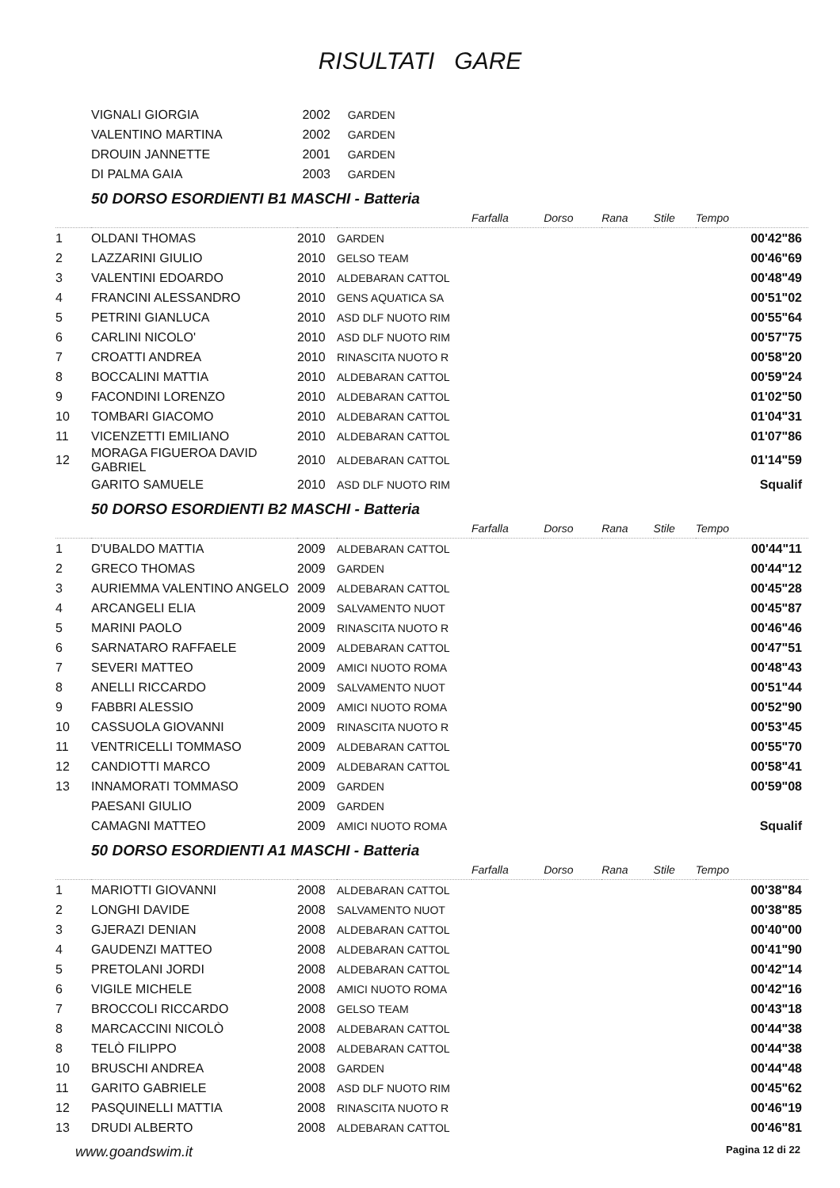RISULTATI GARE
| VIGNALI GIORGIA | 2002 | GARDEN |
| VALENTINO MARTINA | 2002 | GARDEN |
| DROUIN JANNETTE | 2001 | GARDEN |
| DI PALMA GAIA | 2003 | GARDEN |
50 DORSO ESORDIENTI B1 MASCHI - Batteria
| | | | | Farfalla | Dorso | Rana | Stile | Tempo |
| --- | --- | --- | --- | --- | --- | --- | --- | --- |
| 1 | OLDANI THOMAS | 2010 | GARDEN | | | | | 00'42"86 |
| 2 | LAZZARINI GIULIO | 2010 | GELSO TEAM | | | | | 00'46"69 |
| 3 | VALENTINI EDOARDO | 2010 | ALDEBARAN CATTOL | | | | | 00'48"49 |
| 4 | FRANCINI ALESSANDRO | 2010 | GENS AQUATICA SA | | | | | 00'51"02 |
| 5 | PETRINI GIANLUCA | 2010 | ASD DLF NUOTO RIM | | | | | 00'55"64 |
| 6 | CARLINI NICOLO' | 2010 | ASD DLF NUOTO RIM | | | | | 00'57"75 |
| 7 | CROATTI ANDREA | 2010 | RINASCITA NUOTO R | | | | | 00'58"20 |
| 8 | BOCCALINI MATTIA | 2010 | ALDEBARAN CATTOL | | | | | 00'59"24 |
| 9 | FACONDINI LORENZO | 2010 | ALDEBARAN CATTOL | | | | | 01'02"50 |
| 10 | TOMBARI GIACOMO | 2010 | ALDEBARAN CATTOL | | | | | 01'04"31 |
| 11 | VICENZETTI EMILIANO | 2010 | ALDEBARAN CATTOL | | | | | 01'07"86 |
| 12 | MORAGA FIGUEROA DAVID GABRIEL | 2010 | ALDEBARAN CATTOL | | | | | 01'14"59 |
| | GARITO SAMUELE | 2010 | ASD DLF NUOTO RIM | | | | | Squalif |
50 DORSO ESORDIENTI B2 MASCHI - Batteria
| | | | | Farfalla | Dorso | Rana | Stile | Tempo |
| --- | --- | --- | --- | --- | --- | --- | --- | --- |
| 1 | D'UBALDO MATTIA | 2009 | ALDEBARAN CATTOL | | | | | 00'44"11 |
| 2 | GRECO THOMAS | 2009 | GARDEN | | | | | 00'44"12 |
| 3 | AURIEMMA VALENTINO ANGELO | 2009 | ALDEBARAN CATTOL | | | | | 00'45"28 |
| 4 | ARCANGELI ELIA | 2009 | SALVAMENTO NUOT | | | | | 00'45"87 |
| 5 | MARINI PAOLO | 2009 | RINASCITA NUOTO R | | | | | 00'46"46 |
| 6 | SARNATARO RAFFAELE | 2009 | ALDEBARAN CATTOL | | | | | 00'47"51 |
| 7 | SEVERI MATTEO | 2009 | AMICI NUOTO ROMA | | | | | 00'48"43 |
| 8 | ANELLI RICCARDO | 2009 | SALVAMENTO NUOT | | | | | 00'51"44 |
| 9 | FABBRI ALESSIO | 2009 | AMICI NUOTO ROMA | | | | | 00'52"90 |
| 10 | CASSUOLA GIOVANNI | 2009 | RINASCITA NUOTO R | | | | | 00'53"45 |
| 11 | VENTRICELLI TOMMASO | 2009 | ALDEBARAN CATTOL | | | | | 00'55"70 |
| 12 | CANDIOTTI MARCO | 2009 | ALDEBARAN CATTOL | | | | | 00'58"41 |
| 13 | INNAMORATI TOMMASO | 2009 | GARDEN | | | | | 00'59"08 |
| | PAESANI GIULIO | 2009 | GARDEN | | | | | |
| | CAMAGNI MATTEO | 2009 | AMICI NUOTO ROMA | | | | | Squalif |
50 DORSO ESORDIENTI A1 MASCHI - Batteria
| | | | | Farfalla | Dorso | Rana | Stile | Tempo |
| --- | --- | --- | --- | --- | --- | --- | --- | --- |
| 1 | MARIOTTI GIOVANNI | 2008 | ALDEBARAN CATTOL | | | | | 00'38"84 |
| 2 | LONGHI DAVIDE | 2008 | SALVAMENTO NUOT | | | | | 00'38"85 |
| 3 | GJERAZI DENIAN | 2008 | ALDEBARAN CATTOL | | | | | 00'40"00 |
| 4 | GAUDENZI MATTEO | 2008 | ALDEBARAN CATTOL | | | | | 00'41"90 |
| 5 | PRETOLANI JORDI | 2008 | ALDEBARAN CATTOL | | | | | 00'42"14 |
| 6 | VIGILE MICHELE | 2008 | AMICI NUOTO ROMA | | | | | 00'42"16 |
| 7 | BROCCOLI RICCARDO | 2008 | GELSO TEAM | | | | | 00'43"18 |
| 8 | MARCACCINI NICOLÒ | 2008 | ALDEBARAN CATTOL | | | | | 00'44"38 |
| 8 | TELÒ FILIPPO | 2008 | ALDEBARAN CATTOL | | | | | 00'44"38 |
| 10 | BRUSCHI ANDREA | 2008 | GARDEN | | | | | 00'44"48 |
| 11 | GARITO GABRIELE | 2008 | ASD DLF NUOTO RIM | | | | | 00'45"62 |
| 12 | PASQUINELLI MATTIA | 2008 | RINASCITA NUOTO R | | | | | 00'46"19 |
| 13 | DRUDI ALBERTO | 2008 | ALDEBARAN CATTOL | | | | | 00'46"81 |
www.goandswim.it Pagina 12 di 22